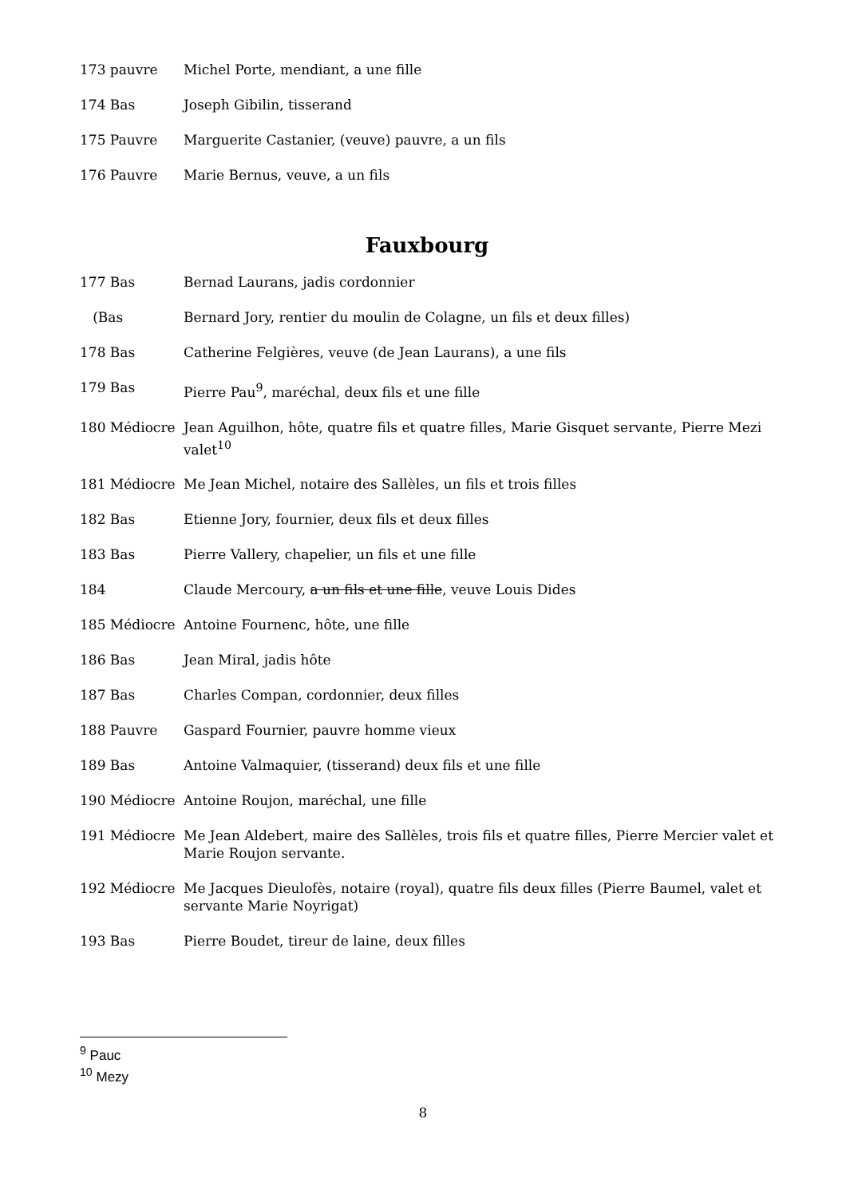173 pauvre Michel Porte, mendiant, a une fille
174 Bas Joseph Gibilin, tisserand
175 Pauvre Marguerite Castanier, (veuve) pauvre, a un fils
176 Pauvre Marie Bernus, veuve, a un fils
Fauxbourg
177 Bas Bernad Laurans, jadis cordonnier
(Bas Bernard Jory, rentier du moulin de Colagne, un fils et deux filles)
178 Bas Catherine Felgières, veuve (de Jean Laurans), a une fils
179 Bas Pierre Pau<sup>9</sup>, maréchal, deux fils et une fille
180 Médiocre Jean Aguilhon, hôte, quatre fils et quatre filles, Marie Gisquet servante, Pierre Mezi valet<sup>10</sup>
181 Médiocre Me Jean Michel, notaire des Sallèles, un fils et trois filles
182 Bas Etienne Jory, fournier, deux fils et deux filles
183 Bas Pierre Vallery, chapelier, un fils et une fille
184 Claude Mercoury, a un fils et une fille, veuve Louis Dides
185 Médiocre Antoine Fournenc, hôte, une fille
186 Bas Jean Miral, jadis hôte
187 Bas Charles Compan, cordonnier, deux filles
188 Pauvre Gaspard Fournier, pauvre homme vieux
189 Bas Antoine Valmaquier, (tisserand) deux fils et une fille
190 Médiocre Antoine Roujon, maréchal, une fille
191 Médiocre Me Jean Aldebert, maire des Sallèles, trois fils et quatre filles, Pierre Mercier valet et Marie Roujon servante.
192 Médiocre Me Jacques Dieulofès, notaire (royal), quatre fils deux filles (Pierre Baumel, valet et servante Marie Noyrigat)
193 Bas Pierre Boudet, tireur de laine, deux filles
<sup>9</sup> Pauc
<sup>10</sup> Mezy
8